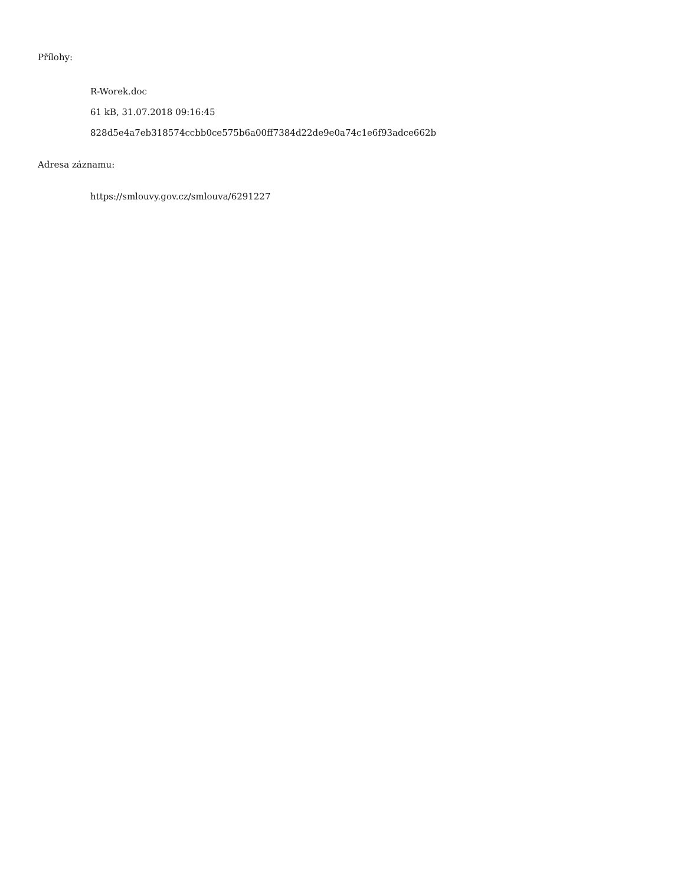Přílohy:
R-Worek.doc
61 kB, 31.07.2018 09:16:45
828d5e4a7eb318574ccbb0ce575b6a00ff7384d22de9e0a74c1e6f93adce662b
Adresa záznamu:
https://smlouvy.gov.cz/smlouva/6291227